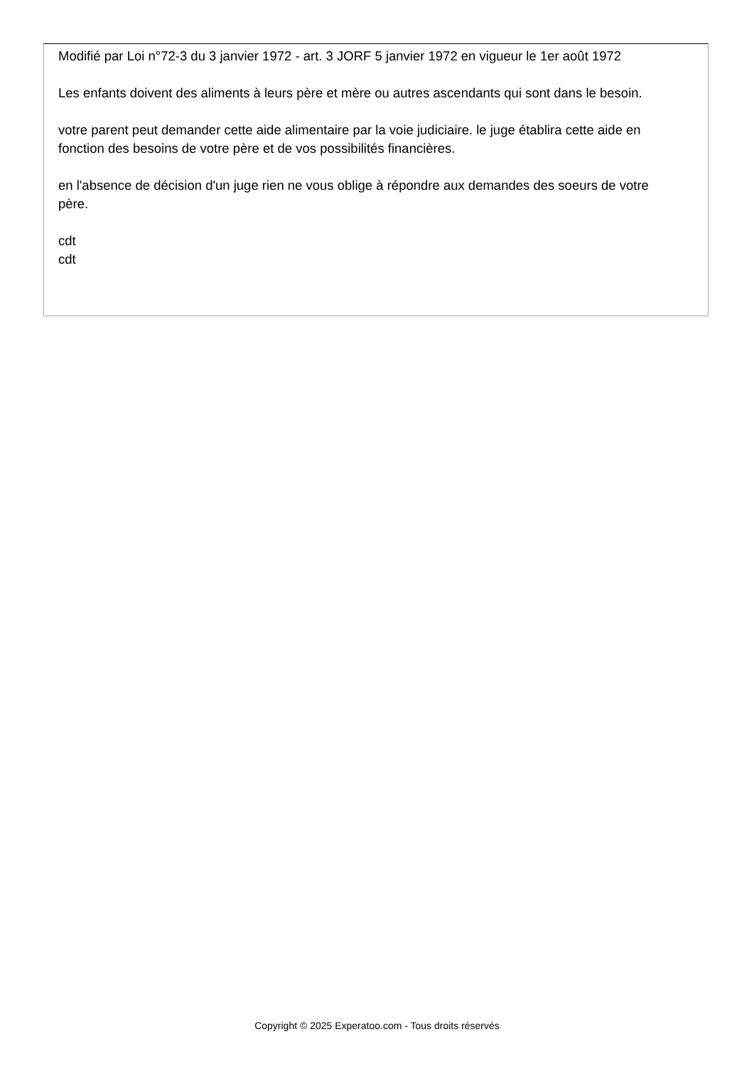Modifié par Loi n°72-3 du 3 janvier 1972 - art. 3 JORF 5 janvier 1972 en vigueur le 1er août 1972
Les enfants doivent des aliments à leurs père et mère ou autres ascendants qui sont dans le besoin.
votre parent peut demander cette aide alimentaire par la voie judiciaire. le juge établira cette aide en fonction des besoins de votre père et de vos possibilités financières.
en l'absence de décision d'un juge rien ne vous oblige à répondre aux demandes des soeurs de votre père.
cdt
cdt
Copyright © 2025 Experatoo.com - Tous droits réservés